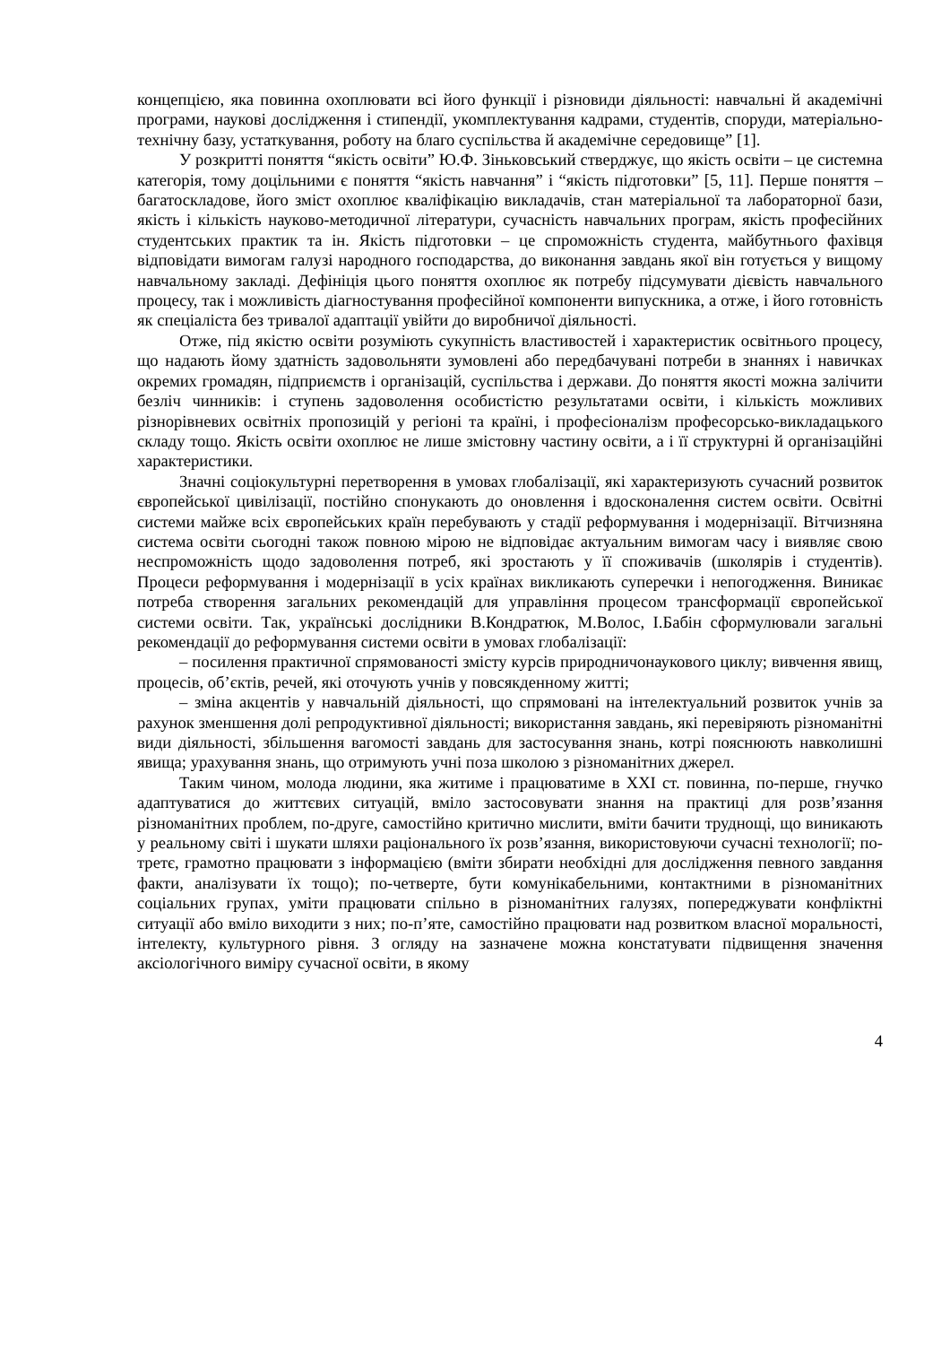концепцією, яка повинна охоплювати всі його функції і різновиди діяльності: навчальні й академічні програми, наукові дослідження і стипендії, укомплектування кадрами, студентів, споруди, матеріально-технічну базу, устаткування, роботу на благо суспільства й академічне середовище” [1].
У розкритті поняття “якість освіти” Ю.Ф. Зіньковський стверджує, що якість освіти – це системна категорія, тому доцільними є поняття “якість навчання” і “якість підготовки” [5, 11]. Перше поняття – багатоскладове, його зміст охоплює кваліфікацію викладачів, стан матеріальної та лабораторної бази, якість і кількість науково-методичної літератури, сучасність навчальних програм, якість професійних студентських практик та ін. Якість підготовки – це спроможність студента, майбутнього фахівця відповідати вимогам галузі народного господарства, до виконання завдань якої він готується у вищому навчальному закладі. Дефініція цього поняття охоплює як потребу підсумувати дієвість навчального процесу, так і можливість діагностування професійної компоненти випускника, а отже, і його готовність як спеціаліста без тривалої адаптації увійти до виробничої діяльності.
Отже, під якістю освіти розуміють сукупність властивостей і характеристик освітнього процесу, що надають йому здатність задовольняти зумовлені або передбачувані потреби в знаннях і навичках окремих громадян, підприємств і організацій, суспільства і держави. До поняття якості можна залічити безліч чинників: і ступень задоволення особистістю результатами освіти, і кількість можливих різнорівневих освітніх пропозицій у регіоні та країні, і професіоналізм професорсько-викладацького складу тощо. Якість освіти охоплює не лише змістовну частину освіти, а і її структурні й організаційні характеристики.
Значні соціокультурні перетворення в умовах глобалізації, які характеризують сучасний розвиток європейської цивілізації, постійно спонукають до оновлення і вдосконалення систем освіти. Освітні системи майже всіх європейських країн перебувають у стадії реформування і модернізації. Вітчизняна система освіти сьогодні також повною мірою не відповідає актуальним вимогам часу і виявляє свою неспроможність щодо задоволення потреб, які зростають у її споживачів (школярів і студентів). Процеси реформування і модернізації в усіх країнах викликають суперечки і непогодження. Виникає потреба створення загальних рекомендацій для управління процесом трансформації європейської системи освіти. Так, українські дослідники В.Кондратюк, М.Волос, І.Бабін сформулювали загальні рекомендації до реформування системи освіти в умовах глобалізації:
– посилення практичної спрямованості змісту курсів природничонаукового циклу; вивчення явищ, процесів, об’єктів, речей, які оточують учнів у повсякденному житті;
– зміна акцентів у навчальній діяльності, що спрямовані на інтелектуальний розвиток учнів за рахунок зменшення долі репродуктивної діяльності; використання завдань, які перевіряють різноманітні види діяльності, збільшення вагомості завдань для застосування знань, котрі пояснюють навколишні явища; урахування знань, що отримують учні поза школою з різноманітних джерел.
Таким чином, молода людини, яка житиме і працюватиме в XXI ст. повинна, по-перше, гнучко адаптуватися до життєвих ситуацій, вміло застосовувати знання на практиці для розв’язання різноманітних проблем, по-друге, самостійно критично мислити, вміти бачити труднощі, що виникають у реальному світі і шукати шляхи раціонального їх розв’язання, використовуючи сучасні технології; по-третє, грамотно працювати з інформацією (вміти збирати необхідні для дослідження певного завдання факти, аналізувати їх тощо); по-четверте, бути комунікабельними, контактними в різноманітних соціальних групах, уміти працювати спільно в різноманітних галузях, попереджувати конфліктні ситуації або вміло виходити з них; по-п’яте, самостійно працювати над розвитком власної моральності, інтелекту, культурного рівня. З огляду на зазначене можна констатувати підвищення значення аксіологічного виміру сучасної освіти, в якому
4